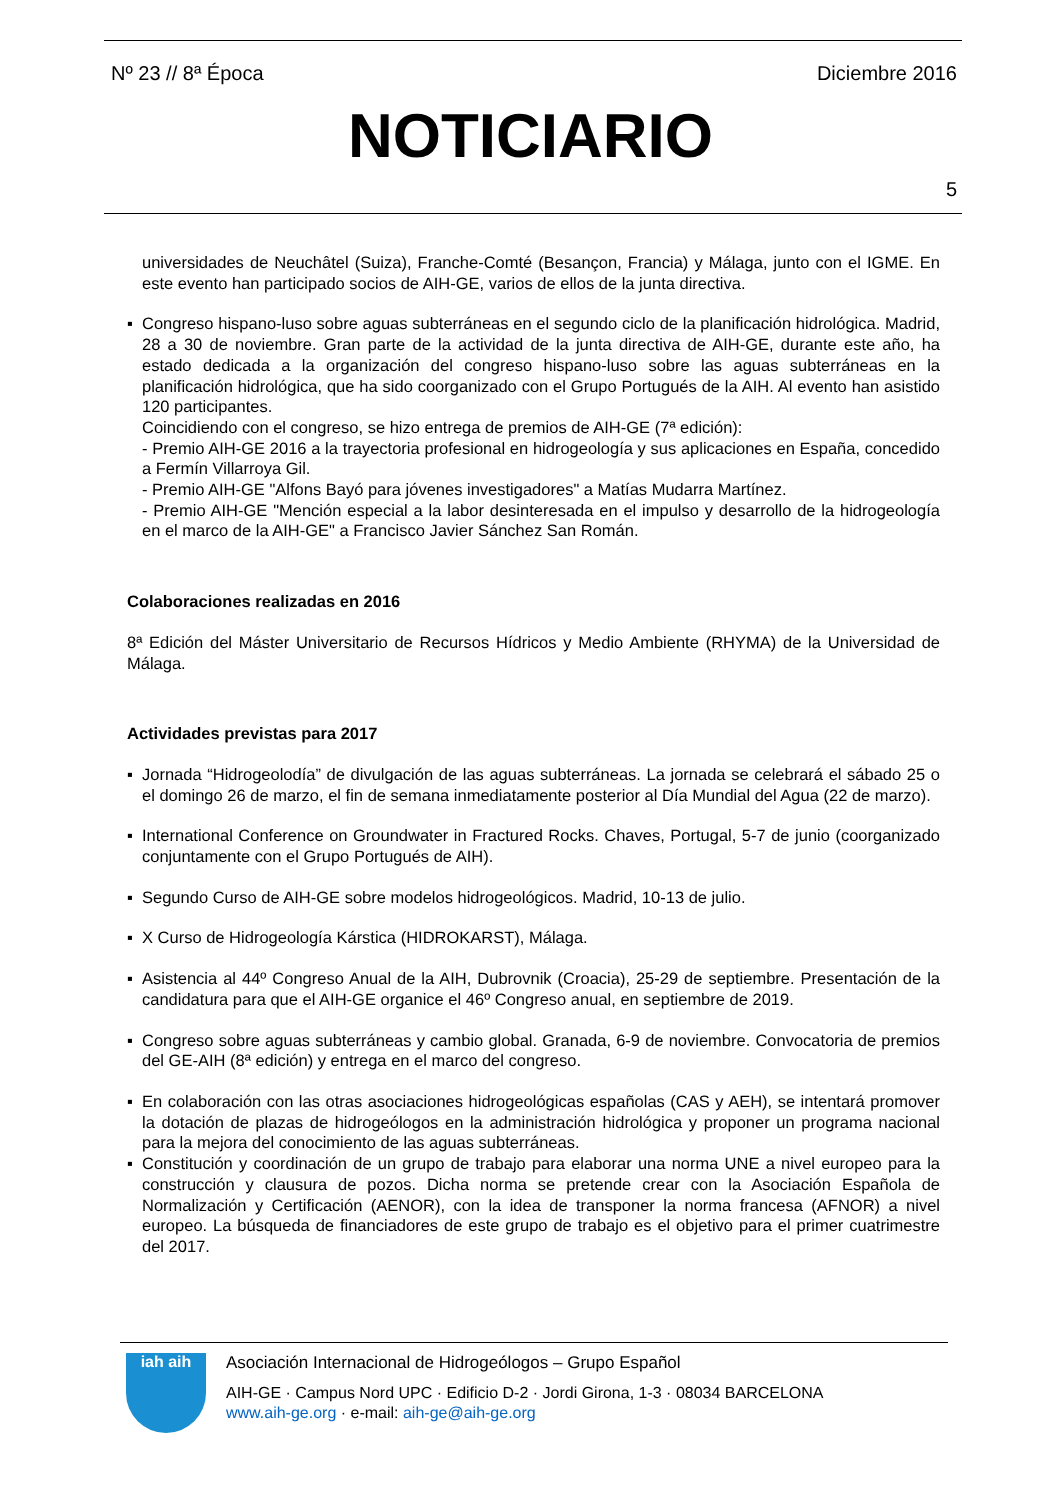Nº 23 // 8ª Época Diciembre 2016
NOTICIARIO
5
universidades de Neuchâtel (Suiza), Franche-Comté (Besançon, Francia) y Málaga, junto con el IGME. En este evento han participado socios de AIH-GE, varios de ellos de la junta directiva.
▪ Congreso hispano-luso sobre aguas subterráneas en el segundo ciclo de la planificación hidrológica. Madrid, 28 a 30 de noviembre. Gran parte de la actividad de la junta directiva de AIH-GE, durante este año, ha estado dedicada a la organización del congreso hispano-luso sobre las aguas subterráneas en la planificación hidrológica, que ha sido coorganizado con el Grupo Portugués de la AIH. Al evento han asistido 120 participantes.
Coincidiendo con el congreso, se hizo entrega de premios de AIH-GE (7ª edición):
- Premio AIH-GE 2016 a la trayectoria profesional en hidrogeología y sus aplicaciones en España, concedido a Fermín Villarroya Gil.
- Premio AIH-GE "Alfons Bayó para jóvenes investigadores" a Matías Mudarra Martínez.
- Premio AIH-GE "Mención especial a la labor desinteresada en el impulso y desarrollo de la hidrogeología en el marco de la AIH-GE" a Francisco Javier Sánchez San Román.
Colaboraciones realizadas en 2016
8ª Edición del Máster Universitario de Recursos Hídricos y Medio Ambiente (RHYMA) de la Universidad de Málaga.
Actividades previstas para 2017
▪ Jornada “Hidrogeolodía” de divulgación de las aguas subterráneas. La jornada se celebrará el sábado 25 o el domingo 26 de marzo, el fin de semana inmediatamente posterior al Día Mundial del Agua (22 de marzo).
▪ International Conference on Groundwater in Fractured Rocks. Chaves, Portugal, 5-7 de junio (coorganizado conjuntamente con el Grupo Portugués de AIH).
▪ Segundo Curso de AIH-GE sobre modelos hidrogeológicos. Madrid, 10-13 de julio.
▪ X Curso de Hidrogeología Kárstica (HIDROKARST), Málaga.
▪ Asistencia al 44º Congreso Anual de la AIH, Dubrovnik (Croacia), 25-29 de septiembre. Presentación de la candidatura para que el AIH-GE organice el 46º Congreso anual, en septiembre de 2019.
▪ Congreso sobre aguas subterráneas y cambio global. Granada, 6-9 de noviembre. Convocatoria de premios del GE-AIH (8ª edición) y entrega en el marco del congreso.
▪ En colaboración con las otras asociaciones hidrogeológicas españolas (CAS y AEH), se intentará promover la dotación de plazas de hidrogeólogos en la administración hidrológica y proponer un programa nacional para la mejora del conocimiento de las aguas subterráneas.
▪ Constitución y coordinación de un grupo de trabajo para elaborar una norma UNE a nivel europeo para la construcción y clausura de pozos. Dicha norma se pretende crear con la Asociación Española de Normalización y Certificación (AENOR), con la idea de transponer la norma francesa (AFNOR) a nivel europeo. La búsqueda de financiadores de este grupo de trabajo es el objetivo para el primer cuatrimestre del 2017.
iah aih
Asociación Internacional de Hidrogeólogos – Grupo Español
AIH-GE · Campus Nord UPC · Edificio D-2 · Jordi Girona, 1-3 · 08034 BARCELONA
www.aih-ge.org · e-mail: aih-ge@aih-ge.org